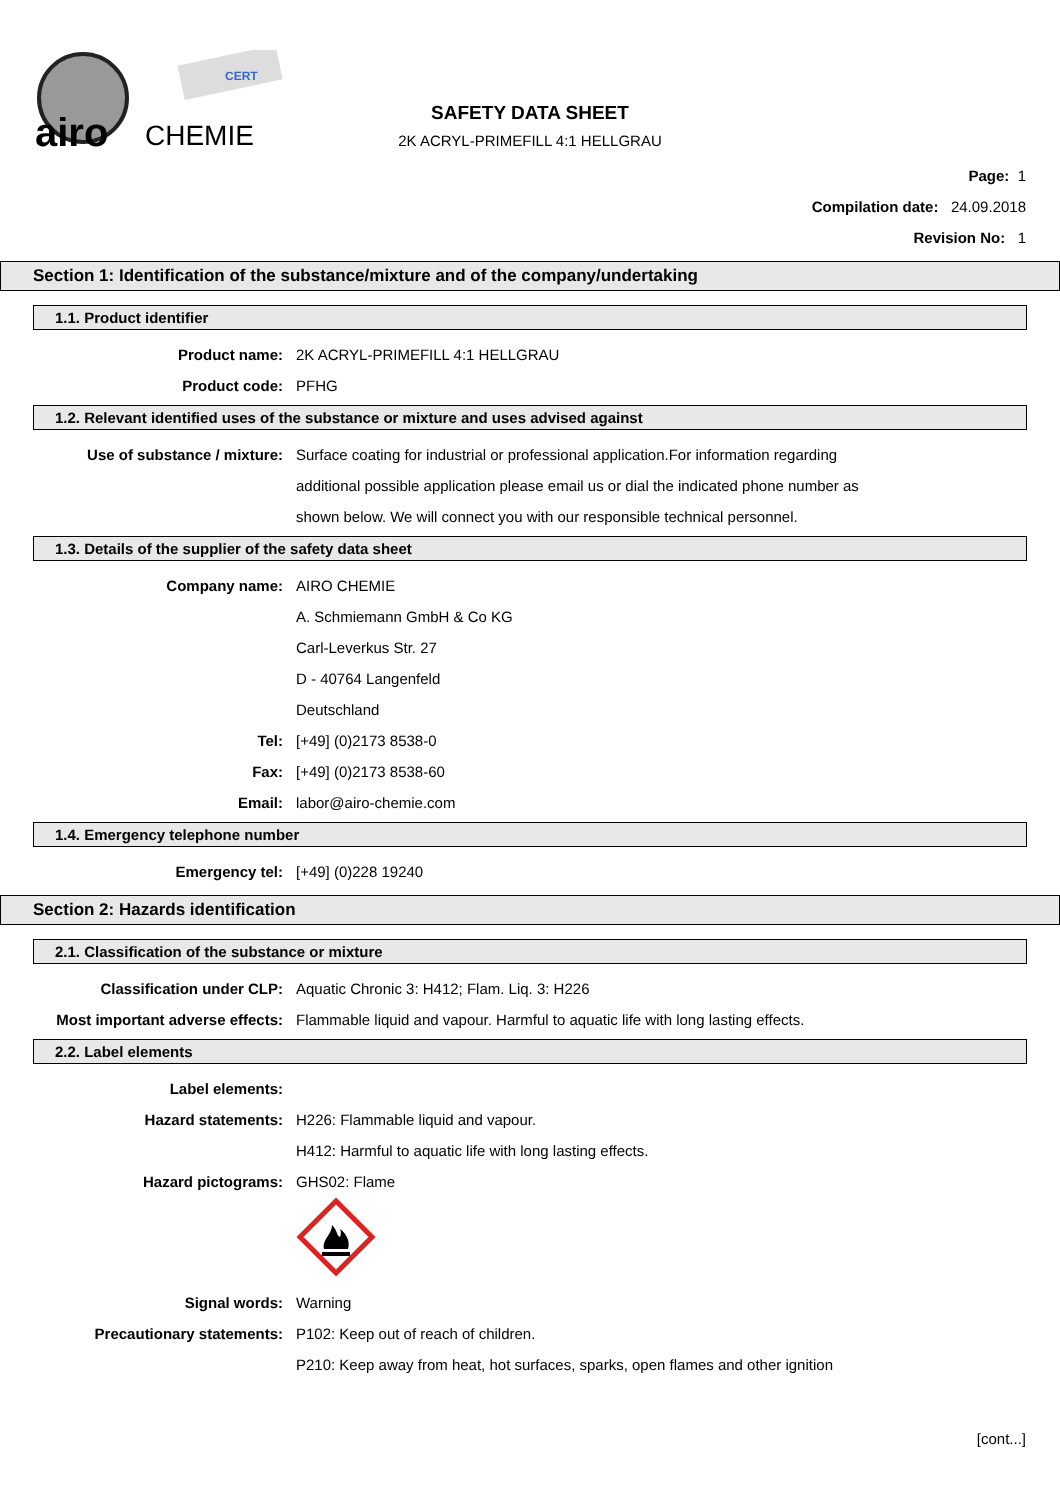airo
CHEMIE
CERT
SAFETY DATA SHEET
2K ACRYL-PRIMEFILL 4:1 HELLGRAU
Page: 1
Compilation date: 24.09.2018
Revision No: 1
Section 1: Identification of the substance/mixture and of the company/undertaking
1.1. Product identifier
Product name: 2K ACRYL-PRIMEFILL 4:1 HELLGRAU
Product code: PFHG
1.2. Relevant identified uses of the substance or mixture and uses advised against
Use of substance / mixture: Surface coating for industrial or professional application.For information regarding
additional possible application please email us or dial the indicated phone number as
shown below. We will connect you with our responsible technical personnel.
1.3. Details of the supplier of the safety data sheet
Company name: AIRO CHEMIE
A. Schmiemann GmbH & Co KG
Carl-Leverkus Str. 27
D - 40764 Langenfeld
Deutschland
Tel: [+49] (0)2173 8538-0
Fax: [+49] (0)2173 8538-60
Email: labor@airo-chemie.com
1.4. Emergency telephone number
Emergency tel: [+49] (0)228 19240
Section 2: Hazards identification
2.1. Classification of the substance or mixture
Classification under CLP: Aquatic Chronic 3: H412; Flam. Liq. 3: H226
Most important adverse effects: Flammable liquid and vapour. Harmful to aquatic life with long lasting effects.
2.2. Label elements
Label elements:
Hazard statements: H226: Flammable liquid and vapour.
H412: Harmful to aquatic life with long lasting effects.
Hazard pictograms: GHS02: Flame
Signal words: Warning
Precautionary statements: P102: Keep out of reach of children.
P210: Keep away from heat, hot surfaces, sparks, open flames and other ignition
[cont...]